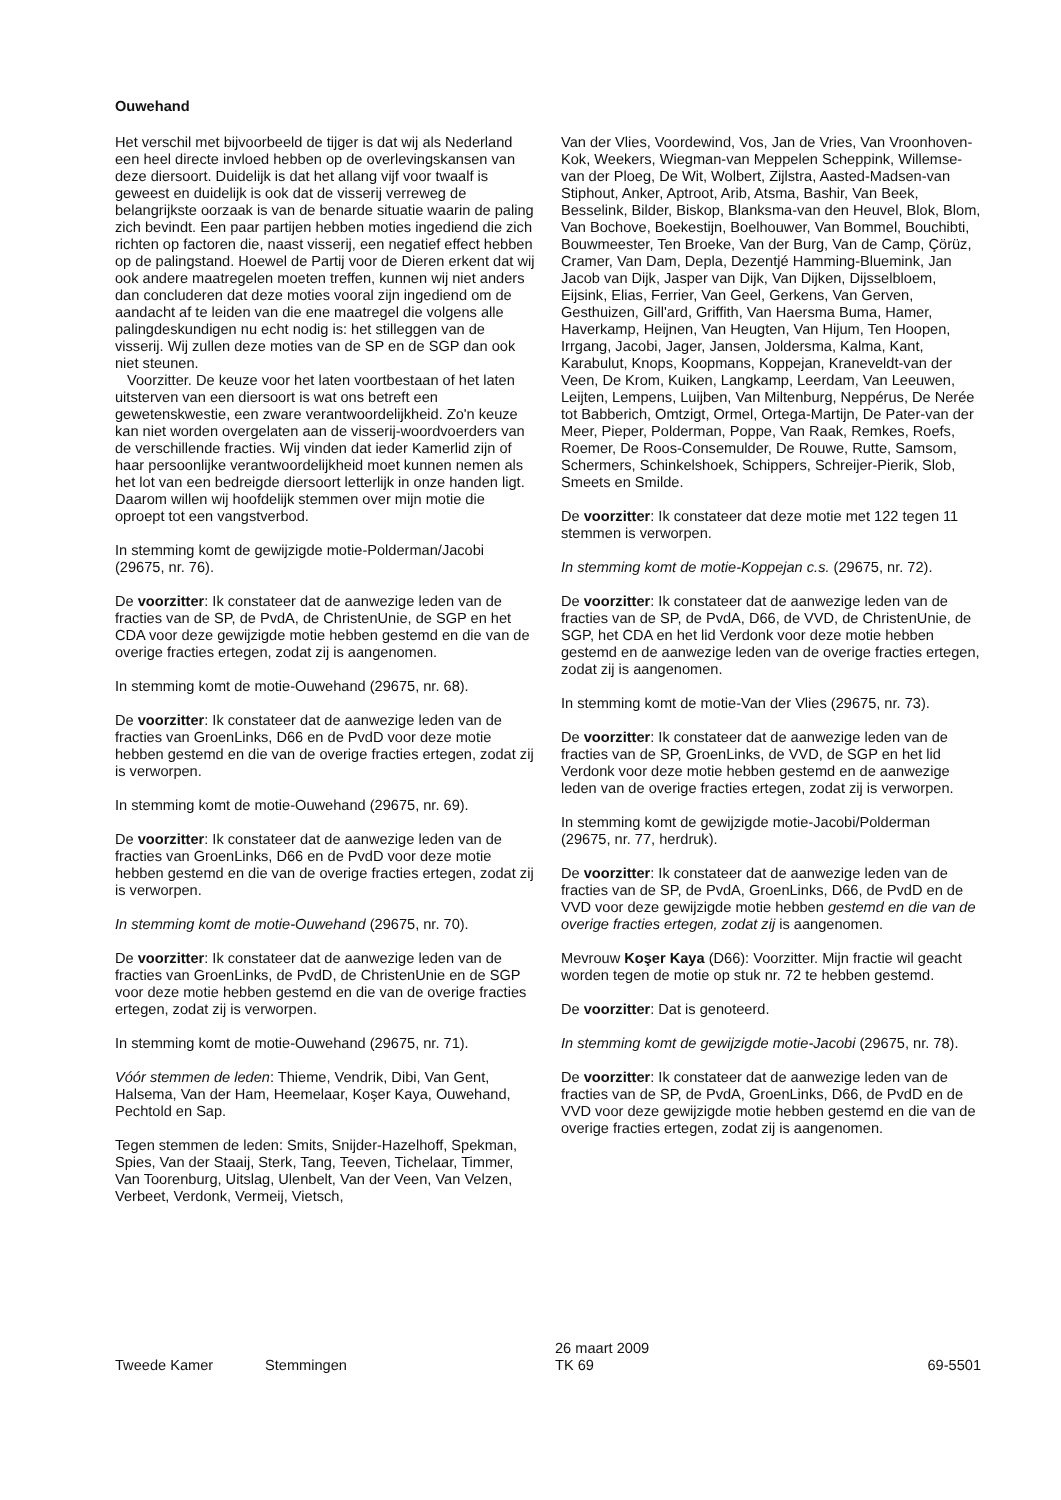Ouwehand
Het verschil met bijvoorbeeld de tijger is dat wij als Nederland een heel directe invloed hebben op de overlevingskansen van deze diersoort. Duidelijk is dat het allang vijf voor twaalf is geweest en duidelijk is ook dat de visserij verreweg de belangrijkste oorzaak is van de benarde situatie waarin de paling zich bevindt. Een paar partijen hebben moties ingediend die zich richten op factoren die, naast visserij, een negatief effect hebben op de palingstand. Hoewel de Partij voor de Dieren erkent dat wij ook andere maatregelen moeten treffen, kunnen wij niet anders dan concluderen dat deze moties vooral zijn ingediend om de aandacht af te leiden van die ene maatregel die volgens alle palingdeskundigen nu echt nodig is: het stilleggen van de visserij. Wij zullen deze moties van de SP en de SGP dan ook niet steunen.
Voorzitter. De keuze voor het laten voortbestaan of het laten uitsterven van een diersoort is wat ons betreft een gewetenskwestie, een zware verantwoordelijkheid. Zo'n keuze kan niet worden overgelaten aan de visserij-woordvoerders van de verschillende fracties. Wij vinden dat ieder Kamerlid zijn of haar persoonlijke verantwoordelijkheid moet kunnen nemen als het lot van een bedreigde diersoort letterlijk in onze handen ligt. Daarom willen wij hoofdelijk stemmen over mijn motie die oproept tot een vangstverbod.
In stemming komt de gewijzigde motie-Polderman/Jacobi (29675, nr. 76).
De voorzitter: Ik constateer dat de aanwezige leden van de fracties van de SP, de PvdA, de ChristenUnie, de SGP en het CDA voor deze gewijzigde motie hebben gestemd en die van de overige fracties ertegen, zodat zij is aangenomen.
In stemming komt de motie-Ouwehand (29675, nr. 68).
De voorzitter: Ik constateer dat de aanwezige leden van de fracties van GroenLinks, D66 en de PvdD voor deze motie hebben gestemd en die van de overige fracties ertegen, zodat zij is verworpen.
In stemming komt de motie-Ouwehand (29675, nr. 69).
De voorzitter: Ik constateer dat de aanwezige leden van de fracties van GroenLinks, D66 en de PvdD voor deze motie hebben gestemd en die van de overige fracties ertegen, zodat zij is verworpen.
In stemming komt de motie-Ouwehand (29675, nr. 70).
De voorzitter: Ik constateer dat de aanwezige leden van de fracties van GroenLinks, de PvdD, de ChristenUnie en de SGP voor deze motie hebben gestemd en die van de overige fracties ertegen, zodat zij is verworpen.
In stemming komt de motie-Ouwehand (29675, nr. 71).
Vóór stemmen de leden: Thieme, Vendrik, Dibi, Van Gent, Halsema, Van der Ham, Heemelaar, Koşer Kaya, Ouwehand, Pechtold en Sap.
Tegen stemmen de leden: Smits, Snijder-Hazelhoff, Spekman, Spies, Van der Staaij, Sterk, Tang, Teeven, Tichelaar, Timmer, Van Toorenburg, Uitslag, Ulenbelt, Van der Veen, Van Velzen, Verbeet, Verdonk, Vermeij, Vietsch,
Van der Vlies, Voordewind, Vos, Jan de Vries, Van Vroonhoven-Kok, Weekers, Wiegman-van Meppelen Scheppink, Willemse-van der Ploeg, De Wit, Wolbert, Zijlstra, Aasted-Madsen-van Stiphout, Anker, Aptroot, Arib, Atsma, Bashir, Van Beek, Besselink, Bilder, Biskop, Blanksma-van den Heuvel, Blok, Blom, Van Bochove, Boekestijn, Boelhouwer, Van Bommel, Bouchibti, Bouwmeester, Ten Broeke, Van der Burg, Van de Camp, Çörüz, Cramer, Van Dam, Depla, Dezentjé Hamming-Bluemink, Jan Jacob van Dijk, Jasper van Dijk, Van Dijken, Dijsselbloem, Eijsink, Elias, Ferrier, Van Geel, Gerkens, Van Gerven, Gesthuizen, Gill'ard, Griffith, Van Haersma Buma, Hamer, Haverkamp, Heijnen, Van Heugten, Van Hijum, Ten Hoopen, Irrgang, Jacobi, Jager, Jansen, Joldersma, Kalma, Kant, Karabulut, Knops, Koopmans, Koppejan, Kraneveldt-van der Veen, De Krom, Kuiken, Langkamp, Leerdam, Van Leeuwen, Leijten, Lempens, Luijben, Van Miltenburg, Neppérus, De Nerée tot Babberich, Omtzigt, Ormel, Ortega-Martijn, De Pater-van der Meer, Pieper, Polderman, Poppe, Van Raak, Remkes, Roefs, Roemer, De Roos-Consemulder, De Rouwe, Rutte, Samsom, Schermers, Schinkelshoek, Schippers, Schreijer-Pierik, Slob, Smeets en Smilde.
De voorzitter: Ik constateer dat deze motie met 122 tegen 11 stemmen is verworpen.
In stemming komt de motie-Koppejan c.s. (29675, nr. 72).
De voorzitter: Ik constateer dat de aanwezige leden van de fracties van de SP, de PvdA, D66, de VVD, de ChristenUnie, de SGP, het CDA en het lid Verdonk voor deze motie hebben gestemd en de aanwezige leden van de overige fracties ertegen, zodat zij is aangenomen.
In stemming komt de motie-Van der Vlies (29675, nr. 73).
De voorzitter: Ik constateer dat de aanwezige leden van de fracties van de SP, GroenLinks, de VVD, de SGP en het lid Verdonk voor deze motie hebben gestemd en de aanwezige leden van de overige fracties ertegen, zodat zij is verworpen.
In stemming komt de gewijzigde motie-Jacobi/Polderman (29675, nr. 77, herdruk).
De voorzitter: Ik constateer dat de aanwezige leden van de fracties van de SP, de PvdA, GroenLinks, D66, de PvdD en de VVD voor deze gewijzigde motie hebben gestemd en die van de overige fracties ertegen, zodat zij is aangenomen.
Mevrouw Koşer Kaya (D66): Voorzitter. Mijn fractie wil geacht worden tegen de motie op stuk nr. 72 te hebben gestemd.
De voorzitter: Dat is genoteerd.
In stemming komt de gewijzigde motie-Jacobi (29675, nr. 78).
De voorzitter: Ik constateer dat de aanwezige leden van de fracties van de SP, de PvdA, GroenLinks, D66, de PvdD en de VVD voor deze gewijzigde motie hebben gestemd en die van de overige fracties ertegen, zodat zij is aangenomen.
Tweede Kamer Stemmingen
26 maart 2009
TK 69
69-5501